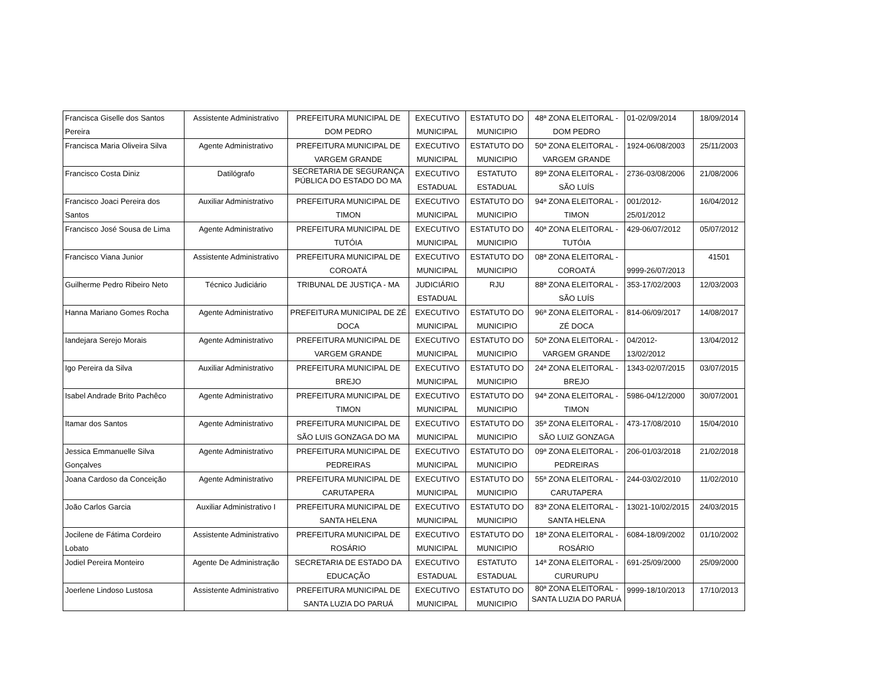| Francisca Giselle dos Santos Pereira | Assistente Administrativo | PREFEITURA MUNICIPAL DE DOM PEDRO | EXECUTIVO MUNICIPAL | ESTATUTO DO MUNICIPIO | 48ª ZONA ELEITORAL - DOM PEDRO | 01-02/09/2014 | 18/09/2014 |
| Francisca Maria Oliveira Silva | Agente Administrativo | PREFEITURA MUNICIPAL DE VARGEM GRANDE | EXECUTIVO MUNICIPAL | ESTATUTO DO MUNICIPIO | 50ª ZONA ELEITORAL - VARGEM GRANDE | 1924-06/08/2003 | 25/11/2003 |
| Francisco Costa Diniz | Datilógrafo | SECRETARIA DE SEGURANÇA PÚBLICA DO ESTADO DO MA | EXECUTIVO ESTADUAL | ESTATUTO ESTADUAL | 89ª ZONA ELEITORAL - SÃO LUÍS | 2736-03/08/2006 | 21/08/2006 |
| Francisco Joaci Pereira dos Santos | Auxiliar Administrativo | PREFEITURA MUNICIPAL DE TIMON | EXECUTIVO MUNICIPAL | ESTATUTO DO MUNICIPIO | 94ª ZONA ELEITORAL - TIMON | 001/2012- 25/01/2012 | 16/04/2012 |
| Francisco José Sousa de Lima | Agente Administrativo | PREFEITURA MUNICIPAL DE TUTÓIA | EXECUTIVO MUNICIPAL | ESTATUTO DO MUNICIPIO | 40ª ZONA ELEITORAL - TUTÓIA | 429-06/07/2012 | 05/07/2012 |
| Francisco Viana Junior | Assistente Administrativo | PREFEITURA MUNICIPAL DE COROATÁ | EXECUTIVO MUNICIPAL | ESTATUTO DO MUNICIPIO | 08ª ZONA ELEITORAL - COROATÁ | 9999-26/07/2013 | 41501 |
| Guilherme Pedro Ribeiro Neto | Técnico Judiciário | TRIBUNAL DE JUSTIÇA - MA | JUDICIÁRIO ESTADUAL | RJU | 88ª ZONA ELEITORAL - SÃO LUÍS | 353-17/02/2003 | 12/03/2003 |
| Hanna Mariano Gomes Rocha | Agente Administrativo | PREFEITURA MUNICIPAL DE ZÉ DOCA | EXECUTIVO MUNICIPAL | ESTATUTO DO MUNICIPIO | 96ª ZONA ELEITORAL - ZÉ DOCA | 814-06/09/2017 | 14/08/2017 |
| Iandejara Serejo Morais | Agente Administrativo | PREFEITURA MUNICIPAL DE VARGEM GRANDE | EXECUTIVO MUNICIPAL | ESTATUTO DO MUNICIPIO | 50ª ZONA ELEITORAL - VARGEM GRANDE | 04/2012- 13/02/2012 | 13/04/2012 |
| Igo Pereira da Silva | Auxiliar Administrativo | PREFEITURA MUNICIPAL DE BREJO | EXECUTIVO MUNICIPAL | ESTATUTO DO MUNICIPIO | 24ª ZONA ELEITORAL - BREJO | 1343-02/07/2015 | 03/07/2015 |
| Isabel Andrade Brito Pachêco | Agente Administrativo | PREFEITURA MUNICIPAL DE TIMON | EXECUTIVO MUNICIPAL | ESTATUTO DO MUNICIPIO | 94ª ZONA ELEITORAL - TIMON | 5986-04/12/2000 | 30/07/2001 |
| Itamar dos Santos | Agente Administrativo | PREFEITURA MUNICIPAL DE SÃO LUIS GONZAGA DO MA | EXECUTIVO MUNICIPAL | ESTATUTO DO MUNICIPIO | 35ª ZONA ELEITORAL - SÃO LUIZ GONZAGA | 473-17/08/2010 | 15/04/2010 |
| Jessica Emmanuelle Silva Gonçalves | Agente Administrativo | PREFEITURA MUNICIPAL DE PEDREIRAS | EXECUTIVO MUNICIPAL | ESTATUTO DO MUNICIPIO | 09ª ZONA ELEITORAL - PEDREIRAS | 206-01/03/2018 | 21/02/2018 |
| Joana Cardoso da Conceição | Agente Administrativo | PREFEITURA MUNICIPAL DE CARUTAPERA | EXECUTIVO MUNICIPAL | ESTATUTO DO MUNICIPIO | 55ª ZONA ELEITORAL - CARUTAPERA | 244-03/02/2010 | 11/02/2010 |
| João Carlos Garcia | Auxiliar Administrativo I | PREFEITURA MUNICIPAL DE SANTA HELENA | EXECUTIVO MUNICIPAL | ESTATUTO DO MUNICIPIO | 83ª ZONA ELEITORAL - SANTA HELENA | 13021-10/02/2015 | 24/03/2015 |
| Jocilene de Fátima Cordeiro Lobato | Assistente Administrativo | PREFEITURA MUNICIPAL DE ROSÁRIO | EXECUTIVO MUNICIPAL | ESTATUTO DO MUNICIPIO | 18ª ZONA ELEITORAL - ROSÁRIO | 6084-18/09/2002 | 01/10/2002 |
| Jodiel Pereira Monteiro | Agente De Administração | SECRETARIA DE ESTADO DA EDUCAÇÃO | EXECUTIVO ESTADUAL | ESTATUTO ESTADUAL | 14ª ZONA ELEITORAL - CURURUPU | 691-25/09/2000 | 25/09/2000 |
| Joerlene Lindoso Lustosa | Assistente Administrativo | PREFEITURA MUNICIPAL DE SANTA LUZIA DO PARUÁ | EXECUTIVO MUNICIPAL | ESTATUTO DO MUNICIPIO | 80ª ZONA ELEITORAL - SANTA LUZIA DO PARUÁ | 9999-18/10/2013 | 17/10/2013 |